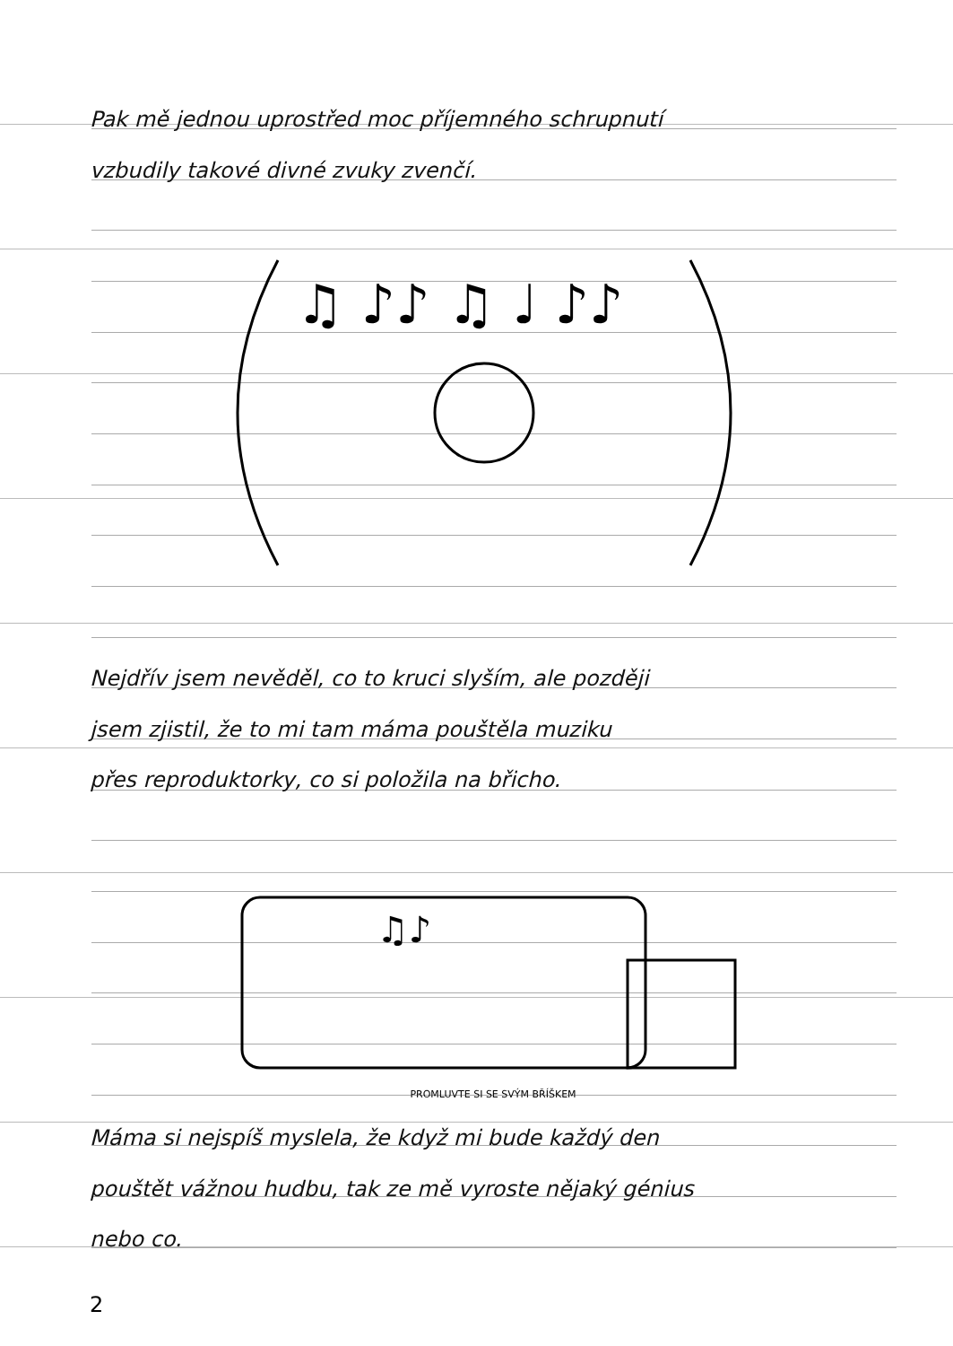Pak mě jednou uprostřed moc příjemného schrupnutí
vzbudily takové divné zvuky zvenčí.
♫ ♪♪ ♫ ♩ ♪♪
Nejdřív jsem nevěděl, co to kruci slyším, ale později
jsem zjistil, že to mi tam máma pouštěla muziku
přes reproduktorky, co si položila na břicho.
♫♪
PROMLUVTE SI SE SVÝM BŘÍŠKEM
Máma si nejspíš myslela, že když mi bude každý den
pouštět vážnou hudbu, tak ze mě vyroste nějaký génius
nebo co.
2